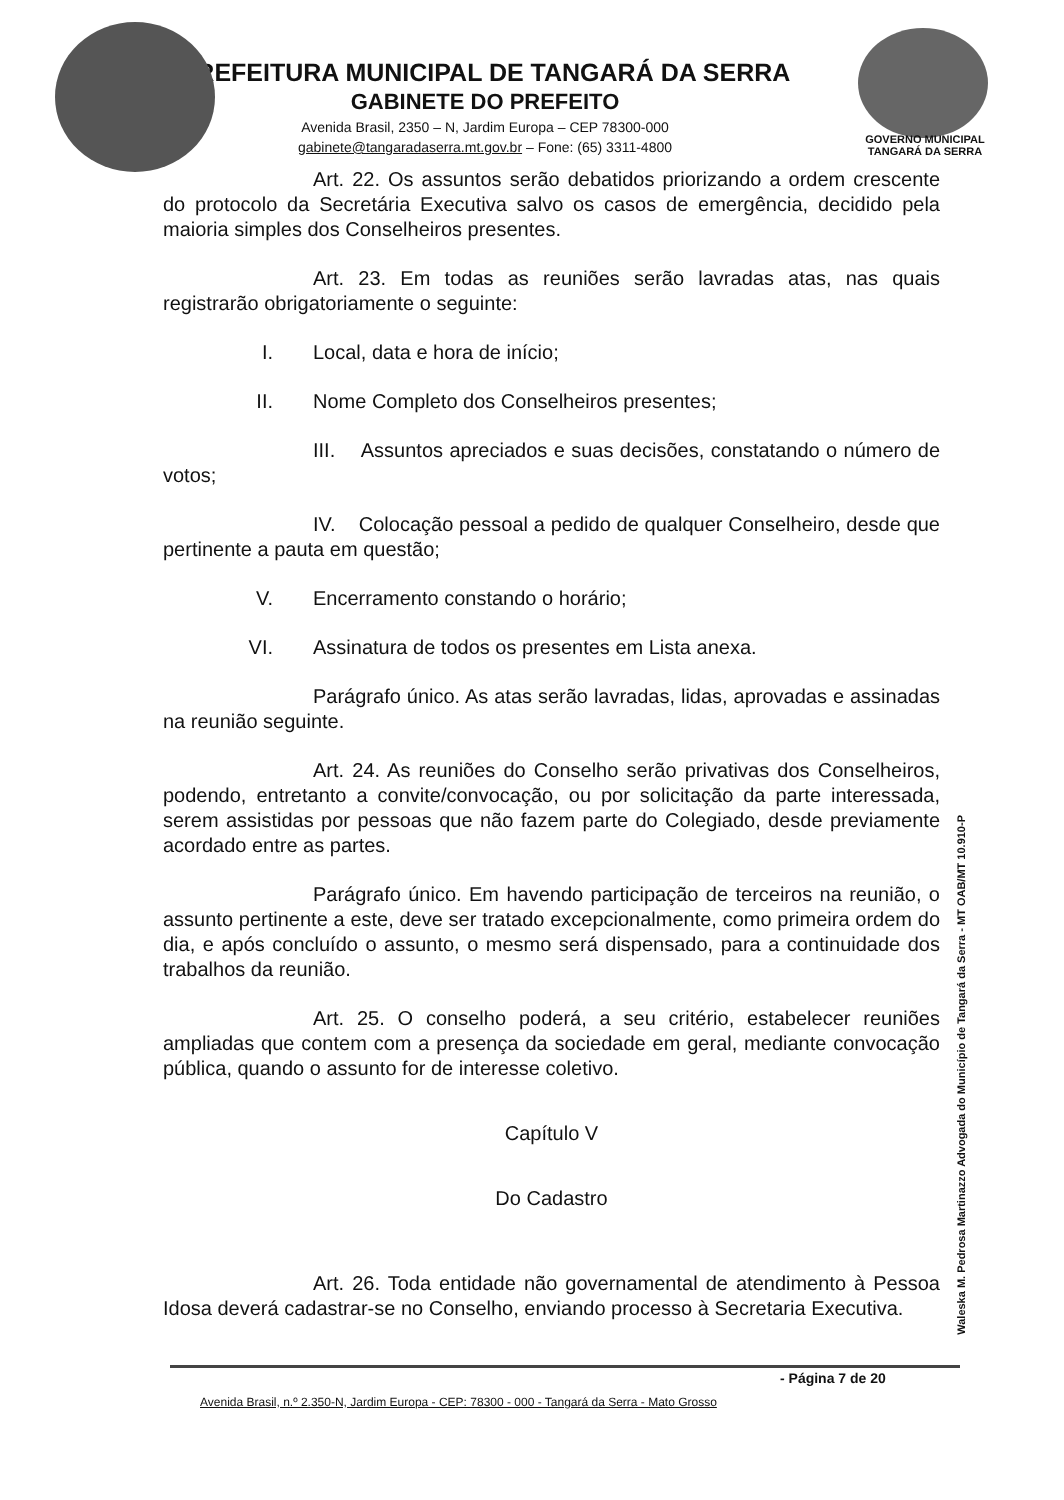PREFEITURA MUNICIPAL DE TANGARÁ DA SERRA
GABINETE DO PREFEITO
Avenida Brasil, 2350 – N, Jardim Europa – CEP 78300-000
gabinete@tangaradaserra.mt.gov.br – Fone: (65) 3311-4800
GOVERNO MUNICIPAL
TANGARÁ DA SERRA
Art. 22. Os assuntos serão debatidos priorizando a ordem crescente do protocolo da Secretária Executiva salvo os casos de emergência, decidido pela maioria simples dos Conselheiros presentes.
Art. 23. Em todas as reuniões serão lavradas atas, nas quais registrarão obrigatoriamente o seguinte:
I. Local, data e hora de início;
II. Nome Completo dos Conselheiros presentes;
III. Assuntos apreciados e suas decisões, constatando o número de votos;
IV. Colocação pessoal a pedido de qualquer Conselheiro, desde que pertinente a pauta em questão;
V. Encerramento constando o horário;
VI. Assinatura de todos os presentes em Lista anexa.
Parágrafo único. As atas serão lavradas, lidas, aprovadas e assinadas na reunião seguinte.
Art. 24. As reuniões do Conselho serão privativas dos Conselheiros, podendo, entretanto a convite/convocação, ou por solicitação da parte interessada, serem assistidas por pessoas que não fazem parte do Colegiado, desde previamente acordado entre as partes.
Parágrafo único. Em havendo participação de terceiros na reunião, o assunto pertinente a este, deve ser tratado excepcionalmente, como primeira ordem do dia, e após concluído o assunto, o mesmo será dispensado, para a continuidade dos trabalhos da reunião.
Art. 25. O conselho poderá, a seu critério, estabelecer reuniões ampliadas que contem com a presença da sociedade em geral, mediante convocação pública, quando o assunto for de interesse coletivo.
Capítulo V
Do Cadastro
Art. 26. Toda entidade não governamental de atendimento à Pessoa Idosa deverá cadastrar-se no Conselho, enviando processo à Secretaria Executiva.
Waleska M. Pedrosa Martinazzo Advogada do Município de Tangará da Serra - MT OAB/MT 10.910-P
- Página 7 de 20
Avenida Brasil, n.º 2.350-N, Jardim Europa - CEP: 78300 - 000 - Tangará da Serra - Mato Grosso